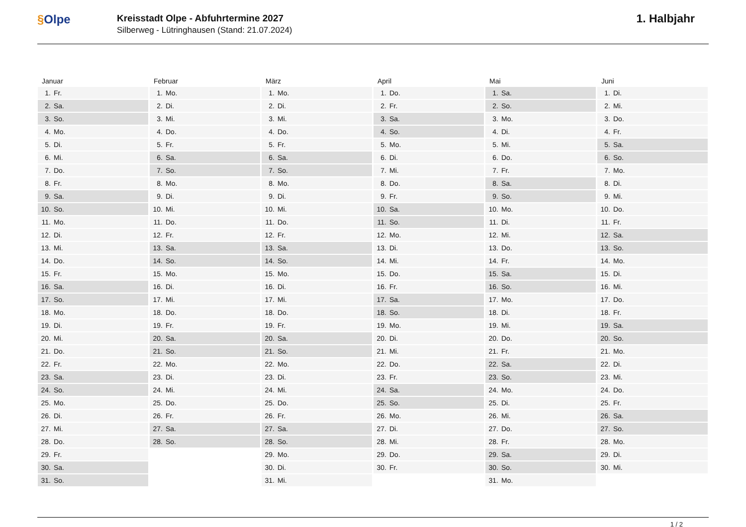§Olpe
Kreisstadt Olpe - Abfuhrtermine 2027
Silberweg - Lütringhausen (Stand: 21.07.2024)
1. Halbjahr
| Januar | |
| --- | --- |
| 1. | Fr. |
| 2. | Sa. |
| 3. | So. |
| 4. | Mo. |
| 5. | Di. |
| 6. | Mi. |
| 7. | Do. |
| 8. | Fr. |
| 9. | Sa. |
| 10. | So. |
| 11. | Mo. |
| 12. | Di. |
| 13. | Mi. |
| 14. | Do. |
| 15. | Fr. |
| 16. | Sa. |
| 17. | So. |
| 18. | Mo. |
| 19. | Di. |
| 20. | Mi. |
| 21. | Do. |
| 22. | Fr. |
| 23. | Sa. |
| 24. | So. |
| 25. | Mo. |
| 26. | Di. |
| 27. | Mi. |
| 28. | Do. |
| 29. | Fr. |
| 30. | Sa. |
| 31. | So. |
| Februar | |
| --- | --- |
| 1. | Mo. |
| 2. | Di. |
| 3. | Mi. |
| 4. | Do. |
| 5. | Fr. |
| 6. | Sa. |
| 7. | So. |
| 8. | Mo. |
| 9. | Di. |
| 10. | Mi. |
| 11. | Do. |
| 12. | Fr. |
| 13. | Sa. |
| 14. | So. |
| 15. | Mo. |
| 16. | Di. |
| 17. | Mi. |
| 18. | Do. |
| 19. | Fr. |
| 20. | Sa. |
| 21. | So. |
| 22. | Mo. |
| 23. | Di. |
| 24. | Mi. |
| 25. | Do. |
| 26. | Fr. |
| 27. | Sa. |
| 28. | So. |
| März | |
| --- | --- |
| 1. | Mo. |
| 2. | Di. |
| 3. | Mi. |
| 4. | Do. |
| 5. | Fr. |
| 6. | Sa. |
| 7. | So. |
| 8. | Mo. |
| 9. | Di. |
| 10. | Mi. |
| 11. | Do. |
| 12. | Fr. |
| 13. | Sa. |
| 14. | So. |
| 15. | Mo. |
| 16. | Di. |
| 17. | Mi. |
| 18. | Do. |
| 19. | Fr. |
| 20. | Sa. |
| 21. | So. |
| 22. | Mo. |
| 23. | Di. |
| 24. | Mi. |
| 25. | Do. |
| 26. | Fr. |
| 27. | Sa. |
| 28. | So. |
| 29. | Mo. |
| 30. | Di. |
| 31. | Mi. |
| April | |
| --- | --- |
| 1. | Do. |
| 2. | Fr. |
| 3. | Sa. |
| 4. | So. |
| 5. | Mo. |
| 6. | Di. |
| 7. | Mi. |
| 8. | Do. |
| 9. | Fr. |
| 10. | Sa. |
| 11. | So. |
| 12. | Mo. |
| 13. | Di. |
| 14. | Mi. |
| 15. | Do. |
| 16. | Fr. |
| 17. | Sa. |
| 18. | So. |
| 19. | Mo. |
| 20. | Di. |
| 21. | Mi. |
| 22. | Do. |
| 23. | Fr. |
| 24. | Sa. |
| 25. | So. |
| 26. | Mo. |
| 27. | Di. |
| 28. | Mi. |
| 29. | Do. |
| 30. | Fr. |
| Mai | |
| --- | --- |
| 1. | Sa. |
| 2. | So. |
| 3. | Mo. |
| 4. | Di. |
| 5. | Mi. |
| 6. | Do. |
| 7. | Fr. |
| 8. | Sa. |
| 9. | So. |
| 10. | Mo. |
| 11. | Di. |
| 12. | Mi. |
| 13. | Do. |
| 14. | Fr. |
| 15. | Sa. |
| 16. | So. |
| 17. | Mo. |
| 18. | Di. |
| 19. | Mi. |
| 20. | Do. |
| 21. | Fr. |
| 22. | Sa. |
| 23. | So. |
| 24. | Mo. |
| 25. | Di. |
| 26. | Mi. |
| 27. | Do. |
| 28. | Fr. |
| 29. | Sa. |
| 30. | So. |
| 31. | Mo. |
| Juni | |
| --- | --- |
| 1. | Di. |
| 2. | Mi. |
| 3. | Do. |
| 4. | Fr. |
| 5. | Sa. |
| 6. | So. |
| 7. | Mo. |
| 8. | Di. |
| 9. | Mi. |
| 10. | Do. |
| 11. | Fr. |
| 12. | Sa. |
| 13. | So. |
| 14. | Mo. |
| 15. | Di. |
| 16. | Mi. |
| 17. | Do. |
| 18. | Fr. |
| 19. | Sa. |
| 20. | So. |
| 21. | Mo. |
| 22. | Di. |
| 23. | Mi. |
| 24. | Do. |
| 25. | Fr. |
| 26. | Sa. |
| 27. | So. |
| 28. | Mo. |
| 29. | Di. |
| 30. | Mi. |
1 / 2